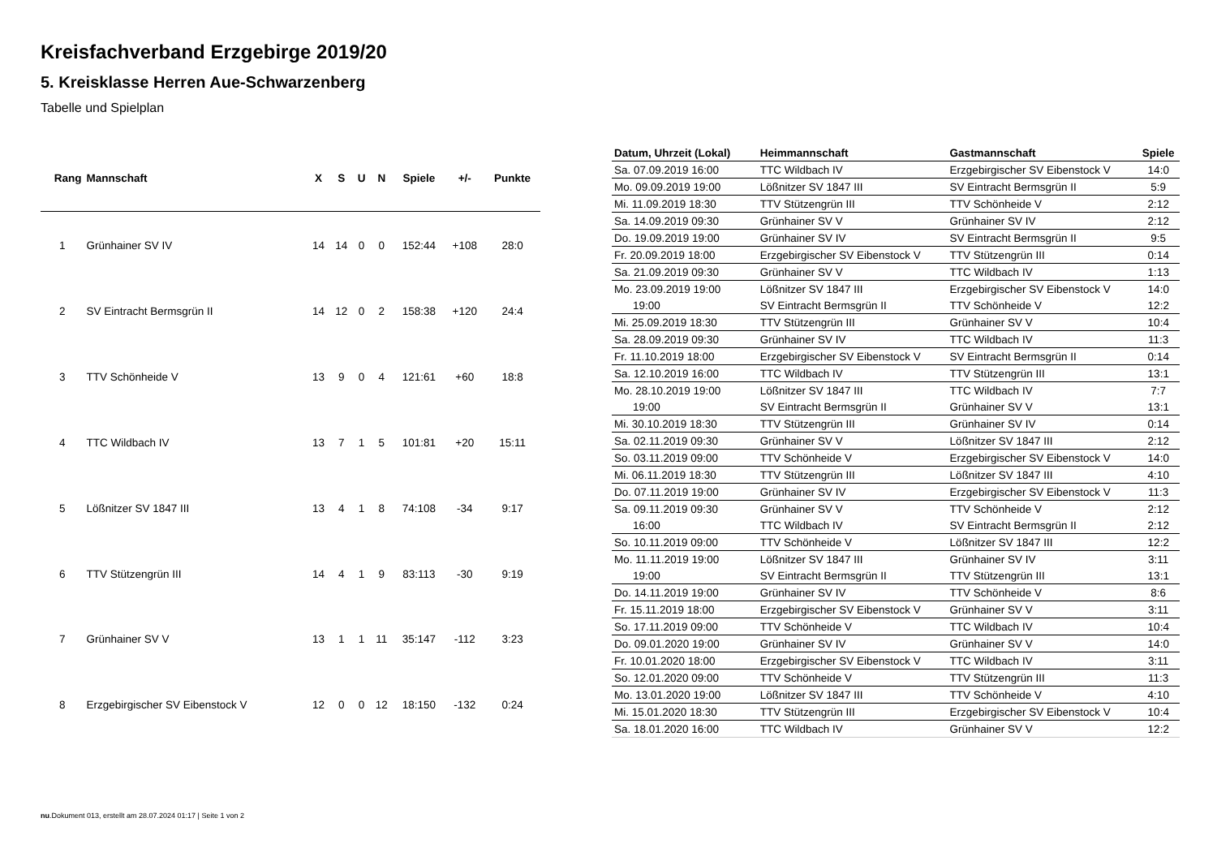Kreisfachverband Erzgebirge 2019/20
5. Kreisklasse Herren Aue-Schwarzenberg
Tabelle und Spielplan
| Rang | Mannschaft | X | S | U | N | Spiele | +/- | Punkte |
| --- | --- | --- | --- | --- | --- | --- | --- | --- |
| 1 | Grünhainer SV IV | 14 | 14 | 0 | 0 | 152:44 | +108 | 28:0 |
| 2 | SV Eintracht Bermsgrün II | 14 | 12 | 0 | 2 | 158:38 | +120 | 24:4 |
| 3 | TTV Schönheide V | 13 | 9 | 0 | 4 | 121:61 | +60 | 18:8 |
| 4 | TTC Wildbach IV | 13 | 7 | 1 | 5 | 101:81 | +20 | 15:11 |
| 5 | Lößnitzer SV 1847 III | 13 | 4 | 1 | 8 | 74:108 | -34 | 9:17 |
| 6 | TTV Stützengrün III | 14 | 4 | 1 | 9 | 83:113 | -30 | 9:19 |
| 7 | Grünhainer SV V | 13 | 1 | 1 | 11 | 35:147 | -112 | 3:23 |
| 8 | Erzgebirgischer SV Eibenstock V | 12 | 0 | 0 | 12 | 18:150 | -132 | 0:24 |
| Datum, Uhrzeit (Lokal) | Heimmannschaft | Gastmannschaft | Spiele |
| --- | --- | --- | --- |
| Sa. 07.09.2019 16:00 | TTC Wildbach IV | Erzgebirgischer SV Eibenstock V | 14:0 |
| Mo. 09.09.2019 19:00 | Lößnitzer SV 1847 III | SV Eintracht Bermsgrün II | 5:9 |
| Mi. 11.09.2019 18:30 | TTV Stützengrün III | TTV Schönheide V | 2:12 |
| Sa. 14.09.2019 09:30 | Grünhainer SV V | Grünhainer SV IV | 2:12 |
| Do. 19.09.2019 19:00 | Grünhainer SV IV | SV Eintracht Bermsgrün II | 9:5 |
| Fr. 20.09.2019 18:00 | Erzgebirgischer SV Eibenstock V | TTV Stützengrün III | 0:14 |
| Sa. 21.09.2019 09:30 | Grünhainer SV V | TTC Wildbach IV | 1:13 |
| Mo. 23.09.2019 19:00 | Lößnitzer SV 1847 III | Erzgebirgischer SV Eibenstock V | 14:0 |
| 19:00 | SV Eintracht Bermsgrün II | TTV Schönheide V | 12:2 |
| Mi. 25.09.2019 18:30 | TTV Stützengrün III | Grünhainer SV V | 10:4 |
| Sa. 28.09.2019 09:30 | Grünhainer SV IV | TTC Wildbach IV | 11:3 |
| Fr. 11.10.2019 18:00 | Erzgebirgischer SV Eibenstock V | SV Eintracht Bermsgrün II | 0:14 |
| Sa. 12.10.2019 16:00 | TTC Wildbach IV | TTV Stützengrün III | 13:1 |
| Mo. 28.10.2019 19:00 | Lößnitzer SV 1847 III | TTC Wildbach IV | 7:7 |
| 19:00 | SV Eintracht Bermsgrün II | Grünhainer SV V | 13:1 |
| Mi. 30.10.2019 18:30 | TTV Stützengrün III | Grünhainer SV IV | 0:14 |
| Sa. 02.11.2019 09:30 | Grünhainer SV V | Lößnitzer SV 1847 III | 2:12 |
| So. 03.11.2019 09:00 | TTV Schönheide V | Erzgebirgischer SV Eibenstock V | 14:0 |
| Mi. 06.11.2019 18:30 | TTV Stützengrün III | Lößnitzer SV 1847 III | 4:10 |
| Do. 07.11.2019 19:00 | Grünhainer SV IV | Erzgebirgischer SV Eibenstock V | 11:3 |
| Sa. 09.11.2019 09:30 | Grünhainer SV V | TTV Schönheide V | 2:12 |
| 16:00 | TTC Wildbach IV | SV Eintracht Bermsgrün II | 2:12 |
| So. 10.11.2019 09:00 | TTV Schönheide V | Lößnitzer SV 1847 III | 12:2 |
| Mo. 11.11.2019 19:00 | Lößnitzer SV 1847 III | Grünhainer SV IV | 3:11 |
| 19:00 | SV Eintracht Bermsgrün II | TTV Stützengrün III | 13:1 |
| Do. 14.11.2019 19:00 | Grünhainer SV IV | TTV Schönheide V | 8:6 |
| Fr. 15.11.2019 18:00 | Erzgebirgischer SV Eibenstock V | Grünhainer SV V | 3:11 |
| So. 17.11.2019 09:00 | TTV Schönheide V | TTC Wildbach IV | 10:4 |
| Do. 09.01.2020 19:00 | Grünhainer SV IV | Grünhainer SV V | 14:0 |
| Fr. 10.01.2020 18:00 | Erzgebirgischer SV Eibenstock V | TTC Wildbach IV | 3:11 |
| So. 12.01.2020 09:00 | TTV Schönheide V | TTV Stützengrün III | 11:3 |
| Mo. 13.01.2020 19:00 | Lößnitzer SV 1847 III | TTV Schönheide V | 4:10 |
| Mi. 15.01.2020 18:30 | TTV Stützengrün III | Erzgebirgischer SV Eibenstock V | 10:4 |
| Sa. 18.01.2020 16:00 | TTC Wildbach IV | Grünhainer SV V | 12:2 |
nu.Dokument 013, erstellt am 28.07.2024 01:17 | Seite 1 von 2